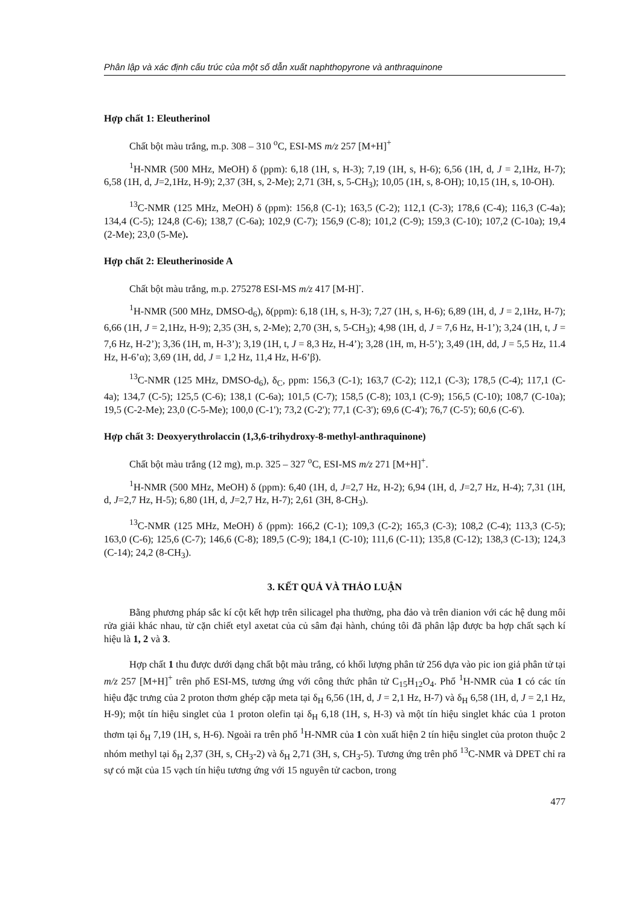Phân lập và xác định cấu trúc của một số dẫn xuất naphthopyrone và anthraquinone
Hợp chất 1: Eleutherinol
Chất bột màu trắng, m.p. 308 – 310 <sup>o</sup>C, ESI-MS m/z 257 [M+H]<sup>+</sup>
<sup>1</sup>H-NMR (500 MHz, MeOH) δ (ppm): 6,18 (1H, s, H-3); 7,19 (1H, s, H-6); 6,56 (1H, d, J = 2,1Hz, H-7); 6,58 (1H, d, J=2,1Hz, H-9); 2,37 (3H, s, 2-Me); 2,71 (3H, s, 5-CH<sub>3</sub>); 10,05 (1H, s, 8-OH); 10,15 (1H, s, 10-OH).
<sup>13</sup>C-NMR (125 MHz, MeOH) δ (ppm): 156,8 (C-1); 163,5 (C-2); 112,1 (C-3); 178,6 (C-4); 116,3 (C-4a); 134,4 (C-5); 124,8 (C-6); 138,7 (C-6a); 102,9 (C-7); 156,9 (C-8); 101,2 (C-9); 159,3 (C-10); 107,2 (C-10a); 19,4 (2-Me); 23,0 (5-Me).
Hợp chất 2: Eleutherinoside A
Chất bột màu trắng, m.p. 275278 ESI-MS m/z 417 [M-H]<sup>-</sup>.
<sup>1</sup>H-NMR (500 MHz, DMSO-d<sub>6</sub>), δ(ppm): 6,18 (1H, s, H-3); 7,27 (1H, s, H-6); 6,89 (1H, d, J = 2,1Hz, H-7); 6,66 (1H, J = 2,1Hz, H-9); 2,35 (3H, s, 2-Me); 2,70 (3H, s, 5-CH<sub>3</sub>); 4,98 (1H, d, J = 7,6 Hz, H-1’); 3,24 (1H, t, J = 7,6 Hz, H-2’); 3,36 (1H, m, H-3’); 3,19 (1H, t, J = 8,3 Hz, H-4’); 3,28 (1H, m, H-5’); 3,49 (1H, dd, J = 5,5 Hz, 11.4 Hz, H-6’α); 3,69 (1H, dd, J = 1,2 Hz, 11,4 Hz, H-6’β).
<sup>13</sup>C-NMR (125 MHz, DMSO-d<sub>6</sub>), δ<sub>C</sub>, ppm: 156,3 (C-1); 163,7 (C-2); 112,1 (C-3); 178,5 (C-4); 117,1 (C-4a); 134,7 (C-5); 125,5 (C-6); 138,1 (C-6a); 101,5 (C-7); 158,5 (C-8); 103,1 (C-9); 156,5 (C-10); 108,7 (C-10a); 19,5 (C-2-Me); 23,0 (C-5-Me); 100,0 (C-1'); 73,2 (C-2'); 77,1 (C-3'); 69,6 (C-4'); 76,7 (C-5'); 60,6 (C-6').
Hợp chất 3: Deoxyerythrolaccin (1,3,6-trihydroxy-8-methyl-anthraquinone)
Chất bột màu trắng (12 mg), m.p. 325 – 327 <sup>o</sup>C, ESI-MS m/z 271 [M+H]<sup>+</sup>.
<sup>1</sup>H-NMR (500 MHz, MeOH) δ (ppm): 6,40 (1H, d, J=2,7 Hz, H-2); 6,94 (1H, d, J=2,7 Hz, H-4); 7,31 (1H, d, J=2,7 Hz, H-5); 6,80 (1H, d, J=2,7 Hz, H-7); 2,61 (3H, 8-CH<sub>3</sub>).
<sup>13</sup>C-NMR (125 MHz, MeOH) δ (ppm): 166,2 (C-1); 109,3 (C-2); 165,3 (C-3); 108,2 (C-4); 113,3 (C-5); 163,0 (C-6); 125,6 (C-7); 146,6 (C-8); 189,5 (C-9); 184,1 (C-10); 111,6 (C-11); 135,8 (C-12); 138,3 (C-13); 124,3 (C-14); 24,2 (8-CH<sub>3</sub>).
3. KẾT QUẢ VÀ THẢO LUẬN
Bằng phương pháp sắc kí cột kết hợp trên silicagel pha thường, pha đảo và trên dianion với các hệ dung môi rửa giải khác nhau, từ cặn chiết etyl axetat của củ sâm đại hành, chúng tôi đã phân lập được ba hợp chất sạch kí hiệu là 1, 2 và 3.
Hợp chất 1 thu được dưới dạng chất bột màu trắng, có khối lượng phân tử 256 dựa vào pic ion giả phân tử tại m/z 257 [M+H]<sup>+</sup> trên phổ ESI-MS, tương ứng với công thức phân tử C<sub>15</sub>H<sub>12</sub>O<sub>4</sub>. Phổ <sup>1</sup>H-NMR của 1 có các tín hiệu đặc trưng của 2 proton thơm ghép cặp meta tại δ<sub>H</sub> 6,56 (1H, d, J = 2,1 Hz, H-7) và δ<sub>H</sub> 6,58 (1H, d, J = 2,1 Hz, H-9); một tín hiệu singlet của 1 proton olefin tại δ<sub>H</sub> 6,18 (1H, s, H-3) và một tín hiệu singlet khác của 1 proton thơm tại δ<sub>H</sub> 7,19 (1H, s, H-6). Ngoài ra trên phổ <sup>1</sup>H-NMR của 1 còn xuất hiện 2 tín hiệu singlet của proton thuộc 2 nhóm methyl tại δ<sub>H</sub> 2,37 (3H, s, CH<sub>3</sub>-2) và δ<sub>H</sub> 2,71 (3H, s, CH<sub>3</sub>-5). Tương ứng trên phổ <sup>13</sup>C-NMR và DPET chỉ ra sự có mặt của 15 vạch tín hiệu tương ứng với 15 nguyên tử cacbon, trong
477